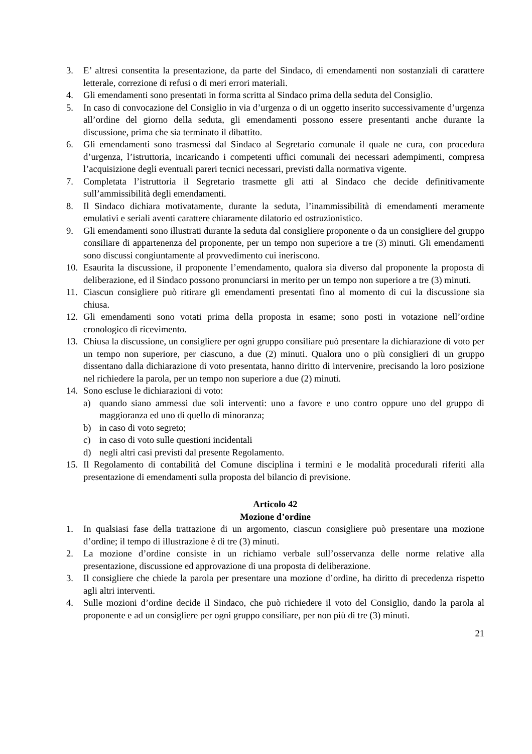3. E’ altresì consentita la presentazione, da parte del Sindaco, di emendamenti non sostanziali di carattere letterale, correzione di refusi o di meri errori materiali.
4. Gli emendamenti sono presentati in forma scritta al Sindaco prima della seduta del Consiglio.
5. In caso di convocazione del Consiglio in via d’urgenza o di un oggetto inserito successivamente d’urgenza all’ordine del giorno della seduta, gli emendamenti possono essere presentanti anche durante la discussione, prima che sia terminato il dibattito.
6. Gli emendamenti sono trasmessi dal Sindaco al Segretario comunale il quale ne cura, con procedura d’urgenza, l’istruttoria, incaricando i competenti uffici comunali dei necessari adempimenti, compresa l’acquisizione degli eventuali pareri tecnici necessari, previsti dalla normativa vigente.
7. Completata l’istruttoria il Segretario trasmette gli atti al Sindaco che decide definitivamente sull’ammissibilità degli emendamenti.
8. Il Sindaco dichiara motivatamente, durante la seduta, l’inammissibilità di emendamenti meramente emulativi e seriali aventi carattere chiaramente dilatorio ed ostruzionistico.
9. Gli emendamenti sono illustrati durante la seduta dal consigliere proponente o da un consigliere del gruppo consiliare di appartenenza del proponente, per un tempo non superiore a tre (3) minuti. Gli emendamenti sono discussi congiuntamente al provvedimento cui ineriscono.
10. Esaurita la discussione, il proponente l’emendamento, qualora sia diverso dal proponente la proposta di deliberazione, ed il Sindaco possono pronunciarsi in merito per un tempo non superiore a tre (3) minuti.
11. Ciascun consigliere può ritirare gli emendamenti presentati fino al momento di cui la discussione sia chiusa.
12. Gli emendamenti sono votati prima della proposta in esame; sono posti in votazione nell’ordine cronologico di ricevimento.
13. Chiusa la discussione, un consigliere per ogni gruppo consiliare può presentare la dichiarazione di voto per un tempo non superiore, per ciascuno, a due (2) minuti. Qualora uno o più consiglieri di un gruppo dissentano dalla dichiarazione di voto presentata, hanno diritto di intervenire, precisando la loro posizione nel richiedere la parola, per un tempo non superiore a due (2) minuti.
14. Sono escluse le dichiarazioni di voto:
a) quando siano ammessi due soli interventi: uno a favore e uno contro oppure uno del gruppo di maggioranza ed uno di quello di minoranza;
b) in caso di voto segreto;
c) in caso di voto sulle questioni incidentali
d) negli altri casi previsti dal presente Regolamento.
15. Il Regolamento di contabilità del Comune disciplina i termini e le modalità procedurali riferiti alla presentazione di emendamenti sulla proposta del bilancio di previsione.
Articolo 42
Mozione d’ordine
1. In qualsiasi fase della trattazione di un argomento, ciascun consigliere può presentare una mozione d’ordine; il tempo di illustrazione è di tre (3) minuti.
2. La mozione d’ordine consiste in un richiamo verbale sull’osservanza delle norme relative alla presentazione, discussione ed approvazione di una proposta di deliberazione.
3. Il consigliere che chiede la parola per presentare una mozione d’ordine, ha diritto di precedenza rispetto agli altri interventi.
4. Sulle mozioni d’ordine decide il Sindaco, che può richiedere il voto del Consiglio, dando la parola al proponente e ad un consigliere per ogni gruppo consiliare, per non più di tre (3) minuti.
21